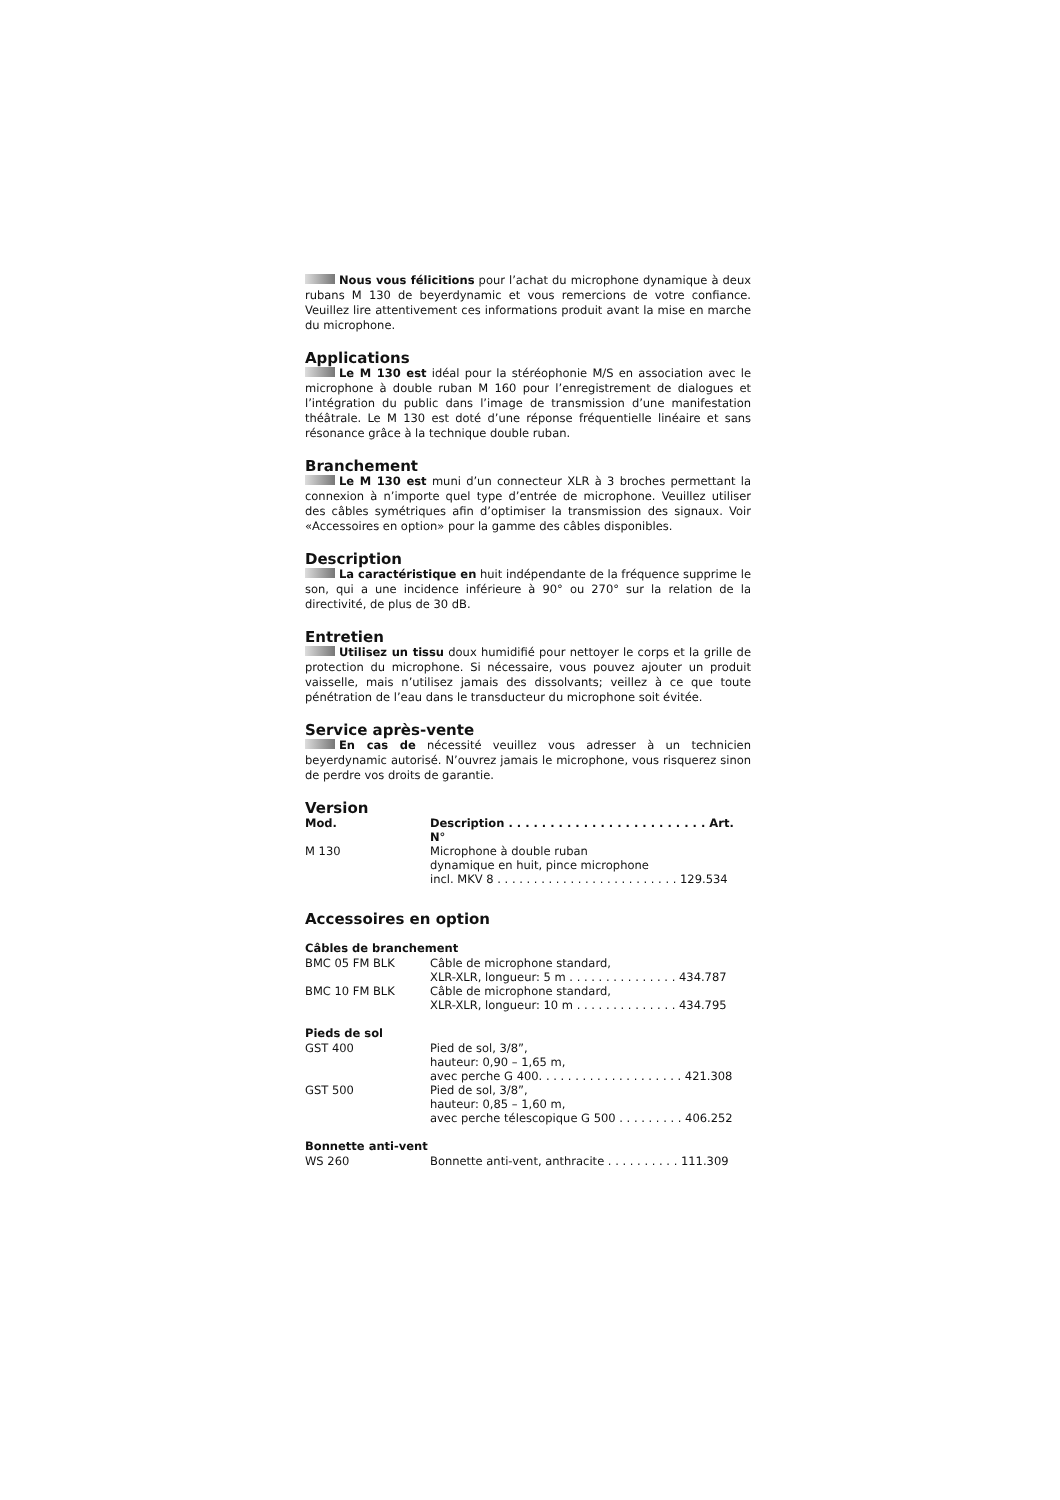Nous vous félicitions pour l’achat du microphone dynamique à deux rubans M 130 de beyerdynamic et vous remercions de votre confiance. Veuillez lire attentivement ces informations produit avant la mise en marche du microphone.
Applications
Le M 130 est idéal pour la stéréophonie M/S en association avec le microphone à double ruban M 160 pour l’enregistrement de dialogues et l’intégration du public dans l’image de transmission d’une manifestation théâtrale. Le M 130 est doté d’une réponse fréquentielle linéaire et sans résonance grâce à la technique double ruban.
Branchement
Le M 130 est muni d’un connecteur XLR à 3 broches permettant la connexion à n’importe quel type d’entrée de microphone. Veuillez utiliser des câbles symétriques afin d’optimiser la transmission des signaux. Voir «Accessoires en option» pour la gamme des câbles disponibles.
Description
La caractéristique en huit indépendante de la fréquence supprime le son, qui a une incidence inférieure à 90° ou 270° sur la relation de la directivité, de plus de 30 dB.
Entretien
Utilisez un tissu doux humidifié pour nettoyer le corps et la grille de protection du microphone. Si nécessaire, vous pouvez ajouter un produit vaisselle, mais n’utilisez jamais des dissolvants; veillez à ce que toute pénétration de l’eau dans le transducteur du microphone soit évitée.
Service après-vente
En cas de nécessité veuillez vous adresser à un technicien beyerdynamic autorisé. N’ouvrez jamais le microphone, vous risquerez sinon de perdre vos droits de garantie.
Version
| Mod. | Description . . . . . . . . . . . . . . . . . . . . . . . . Art. N° |
| --- | --- |
| M 130 | Microphone à double ruban dynamique en huit, pince microphone incl. MKV 8 . . . . . . . . . . . . . . . . . . . . . . . . . 129.534 |
Accessoires en option
Câbles de branchement
| BMC 05 FM BLK | Câble de microphone standard, XLR-XLR, longueur: 5 m . . . . . . . . . . . . . . . 434.787 |
| BMC 10 FM BLK | Câble de microphone standard, XLR-XLR, longueur: 10 m . . . . . . . . . . . . . . 434.795 |
Pieds de sol
| GST 400 | Pied de sol, 3/8”, hauteur: 0,90 – 1,65 m, avec perche G 400. . . . . . . . . . . . . . . . . . . . 421.308 |
| GST 500 | Pied de sol, 3/8”, hauteur: 0,85 – 1,60 m, avec perche télescopique G 500 . . . . . . . . . 406.252 |
Bonnette anti-vent
| WS 260 | Bonnette anti-vent, anthracite . . . . . . . . . . 111.309 |